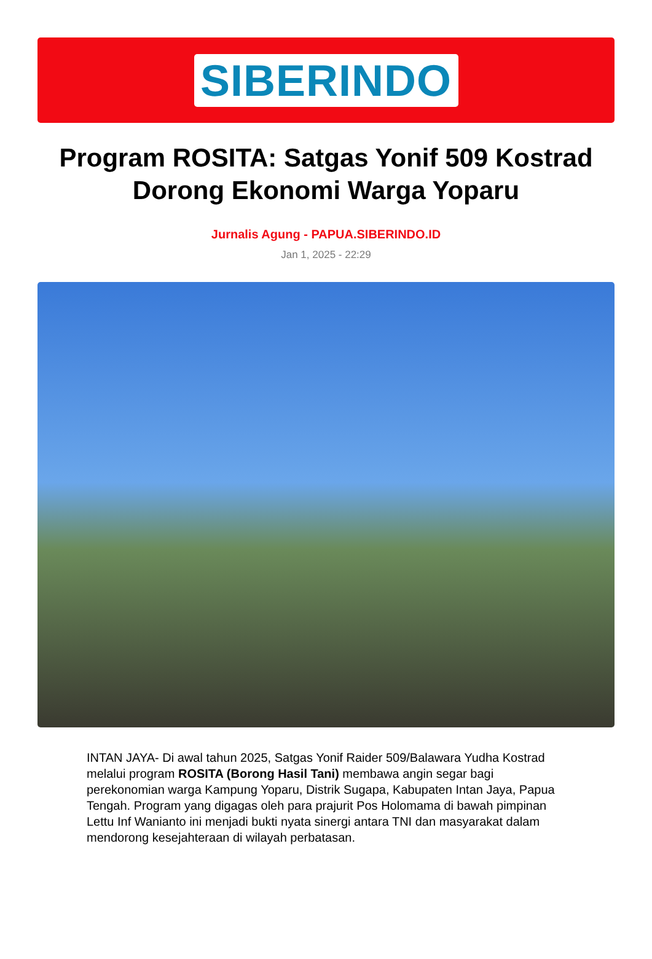SIBERINDO
Program ROSITA: Satgas Yonif 509 Kostrad Dorong Ekonomi Warga Yoparu
Jurnalis Agung - PAPUA.SIBERINDO.ID
Jan 1, 2025 - 22:29
INTAN JAYA- Di awal tahun 2025, Satgas Yonif Raider 509/Balawara Yudha Kostrad melalui program ROSITA (Borong Hasil Tani) membawa angin segar bagi perekonomian warga Kampung Yoparu, Distrik Sugapa, Kabupaten Intan Jaya, Papua Tengah. Program yang digagas oleh para prajurit Pos Holomama di bawah pimpinan Lettu Inf Wanianto ini menjadi bukti nyata sinergi antara TNI dan masyarakat dalam mendorong kesejahteraan di wilayah perbatasan.